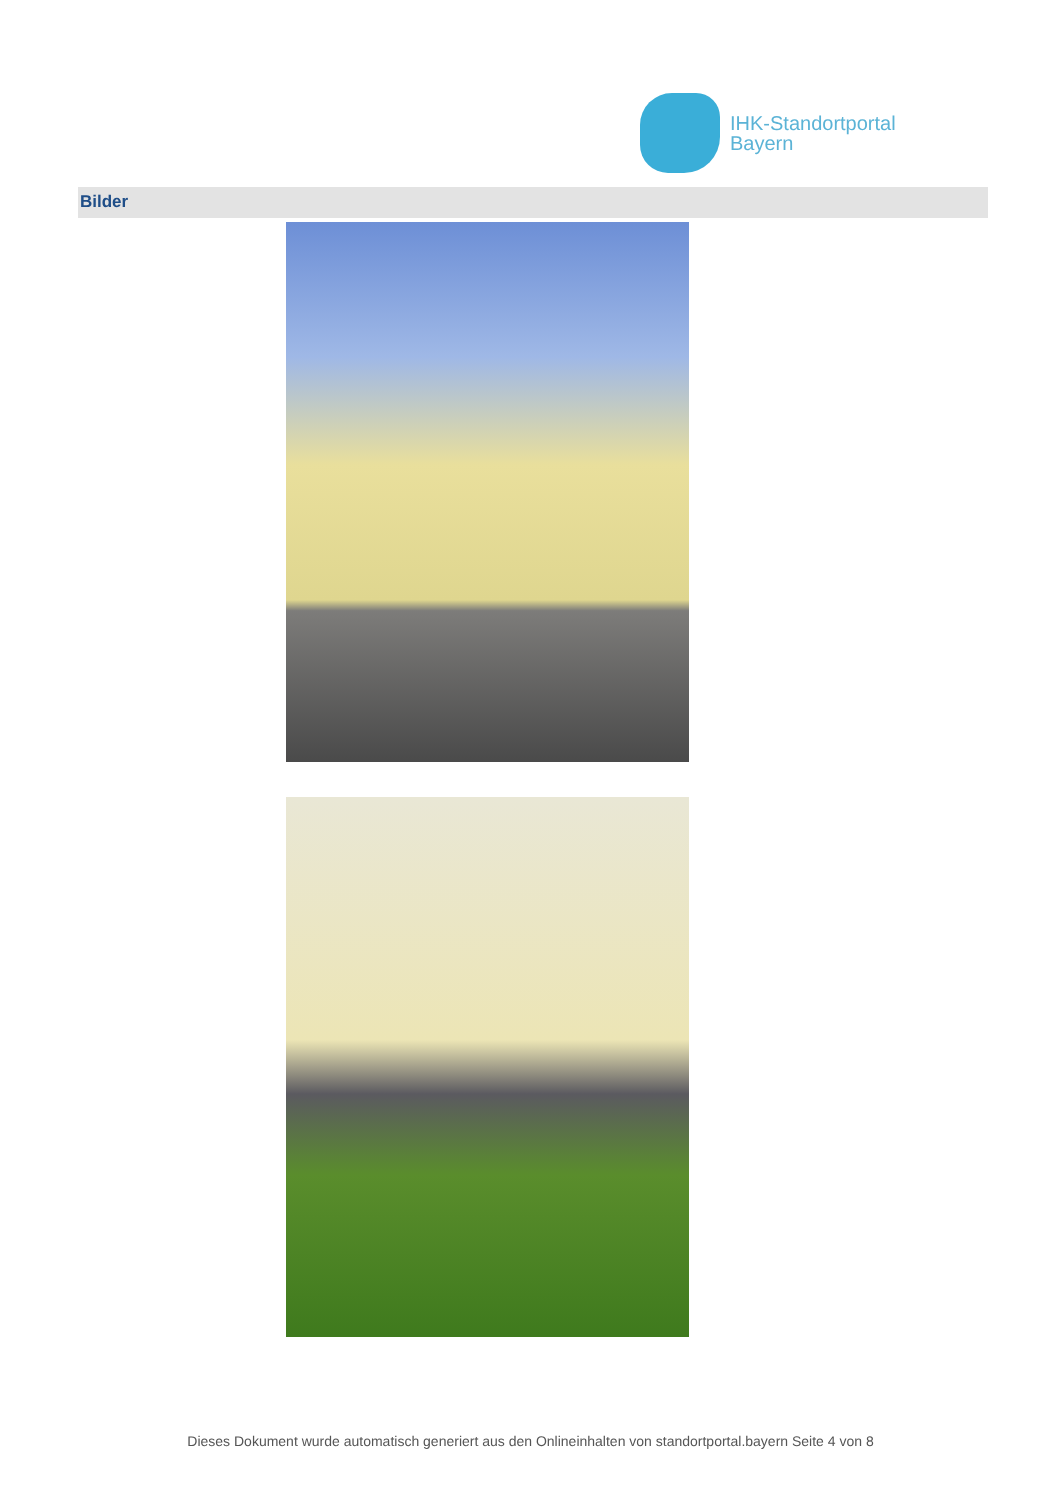IHK-Standortportal
Bayern
Bilder
Dieses Dokument wurde automatisch generiert aus den Onlineinhalten von standortportal.bayern Seite 4 von 8